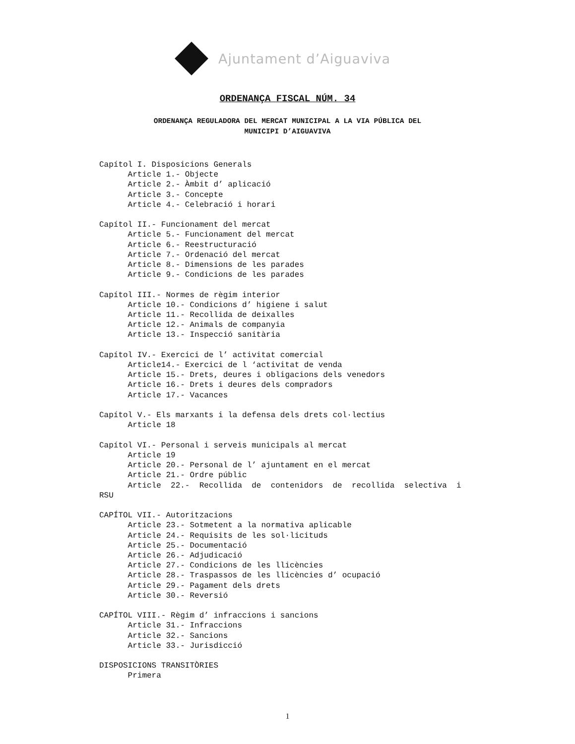Ajuntament d’Aiguaviva
ORDENANÇA FISCAL NÚM. 34
ORDENANÇA REGULADORA DEL MERCAT MUNICIPAL A LA VIA PÚBLICA DEL
MUNICIPI D’AIGUAVIVA
Capítol I. Disposicions Generals Article 1.- Objecte Article 2.- Àmbit d’ aplicació Article 3.- Concepte Article 4.- Celebració i horari Capítol II.- Funcionament del mercat Article 5.- Funcionament del mercat Article 6.- Reestructuració Article 7.- Ordenació del mercat Article 8.- Dimensions de les parades Article 9.- Condicions de les parades Capítol III.- Normes de règim interior Article 10.- Condicions d’ higiene i salut Article 11.- Recollida de deixalles Article 12.- Animals de companyia Article 13.- Inspecció sanitària Capítol IV.- Exercici de l’ activitat comercial Article14.- Exercici de l ‘activitat de venda Article 15.- Drets, deures i obligacions dels venedors Article 16.- Drets i deures dels compradors Article 17.- Vacances Capítol V.- Els marxants i la defensa dels drets col·lectius Article 18 Capítol VI.- Personal i serveis municipals al mercat Article 19 Article 20.- Personal de l’ ajuntament en el mercat Article 21.- Ordre públic Article 22.- Recollida de contenidors de recollida selectiva i RSU CAPÍTOL VII.- Autoritzacions Article 23.- Sotmetent a la normativa aplicable Article 24.- Requisits de les sol·licituds Article 25.- Documentació Article 26.- Adjudicació Article 27.- Condicions de les llicències Article 28.- Traspassos de les llicències d’ ocupació Article 29.- Pagament dels drets Article 30.- Reversió CAPÍTOL VIII.- Règim d’ infraccions i sancions Article 31.- Infraccions Article 32.- Sancions Article 33.- Jurisdicció DISPOSICIONS TRANSITÒRIES Primera
1